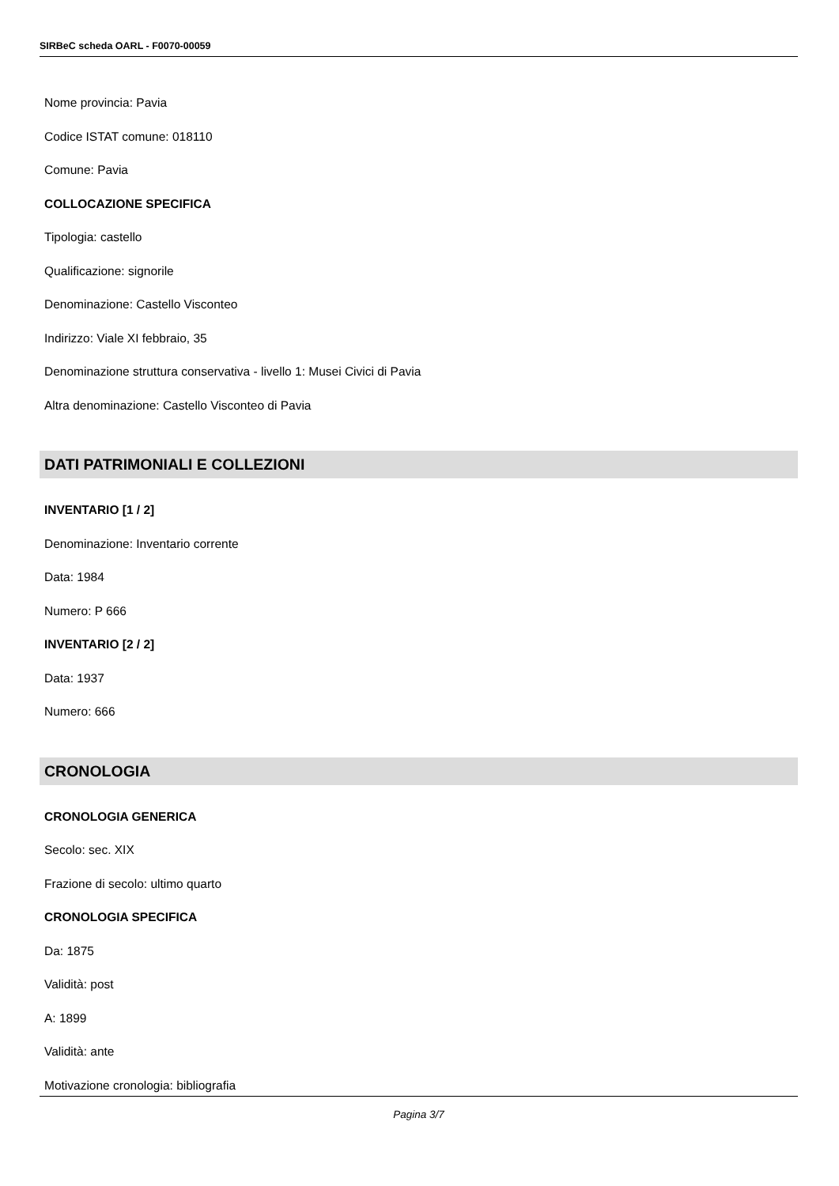SIRBeC scheda OARL - F0070-00059
Nome provincia: Pavia
Codice ISTAT comune: 018110
Comune: Pavia
COLLOCAZIONE SPECIFICA
Tipologia: castello
Qualificazione: signorile
Denominazione: Castello Visconteo
Indirizzo: Viale XI febbraio, 35
Denominazione struttura conservativa - livello 1: Musei Civici di Pavia
Altra denominazione: Castello Visconteo di Pavia
DATI PATRIMONIALI E COLLEZIONI
INVENTARIO [1 / 2]
Denominazione: Inventario corrente
Data: 1984
Numero: P 666
INVENTARIO [2 / 2]
Data: 1937
Numero: 666
CRONOLOGIA
CRONOLOGIA GENERICA
Secolo: sec. XIX
Frazione di secolo: ultimo quarto
CRONOLOGIA SPECIFICA
Da: 1875
Validità: post
A: 1899
Validità: ante
Motivazione cronologia: bibliografia
Pagina 3/7